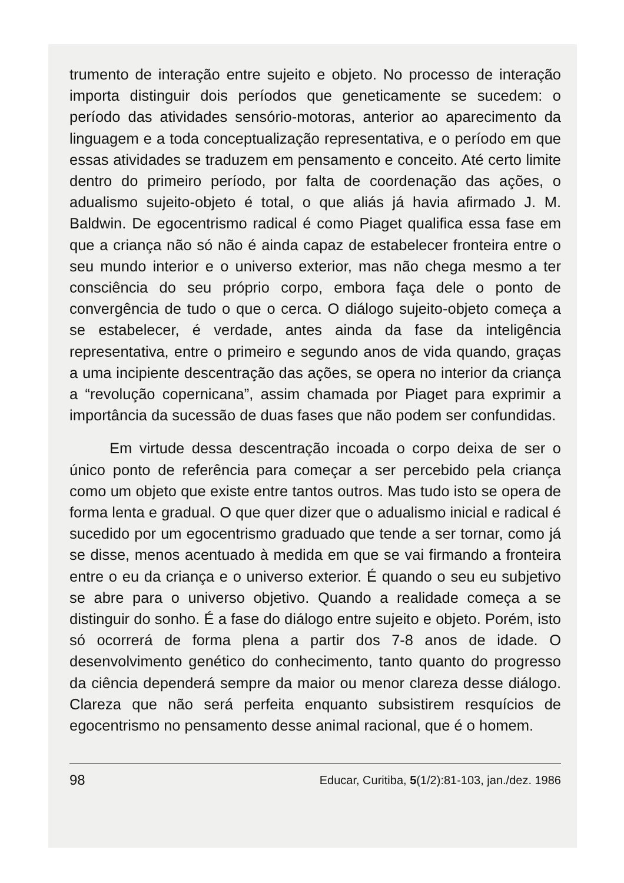trumento de interação entre sujeito e objeto. No processo de interação importa distinguir dois períodos que geneticamente se sucedem: o período das atividades sensório-motoras, anterior ao aparecimento da linguagem e a toda conceptualização representativa, e o período em que essas atividades se traduzem em pensamento e conceito. Até certo limite dentro do primeiro período, por falta de coordenação das ações, o adualismo sujeito-objeto é total, o que aliás já havia afirmado J. M. Baldwin. De egocentrismo radical é como Piaget qualifica essa fase em que a criança não só não é ainda capaz de estabelecer fronteira entre o seu mundo interior e o universo exterior, mas não chega mesmo a ter consciência do seu próprio corpo, embora faça dele o ponto de convergência de tudo o que o cerca. O diálogo sujeito-objeto começa a se estabelecer, é verdade, antes ainda da fase da inteligência representativa, entre o primeiro e segundo anos de vida quando, graças a uma incipiente descentração das ações, se opera no interior da criança a “revolução copernicana”, assim chamada por Piaget para exprimir a importância da sucessão de duas fases que não podem ser confundidas.
Em virtude dessa descentração incoada o corpo deixa de ser o único ponto de referência para começar a ser percebido pela criança como um objeto que existe entre tantos outros. Mas tudo isto se opera de forma lenta e gradual. O que quer dizer que o adualismo inicial e radical é sucedido por um egocentrismo graduado que tende a ser tornar, como já se disse, menos acentuado à medida em que se vai firmando a fronteira entre o eu da criança e o universo exterior. É quando o seu eu subjetivo se abre para o universo objetivo. Quando a realidade começa a se distinguir do sonho. É a fase do diálogo entre sujeito e objeto. Porém, isto só ocorrerá de forma plena a partir dos 7-8 anos de idade. O desenvolvimento genético do conhecimento, tanto quanto do progresso da ciência dependerá sempre da maior ou menor clareza desse diálogo. Clareza que não será perfeita enquanto subsistirem resquícios de egocentrismo no pensamento desse animal racional, que é o homem.
98 Educar, Curitiba, 5(1/2):81-103, jan./dez. 1986